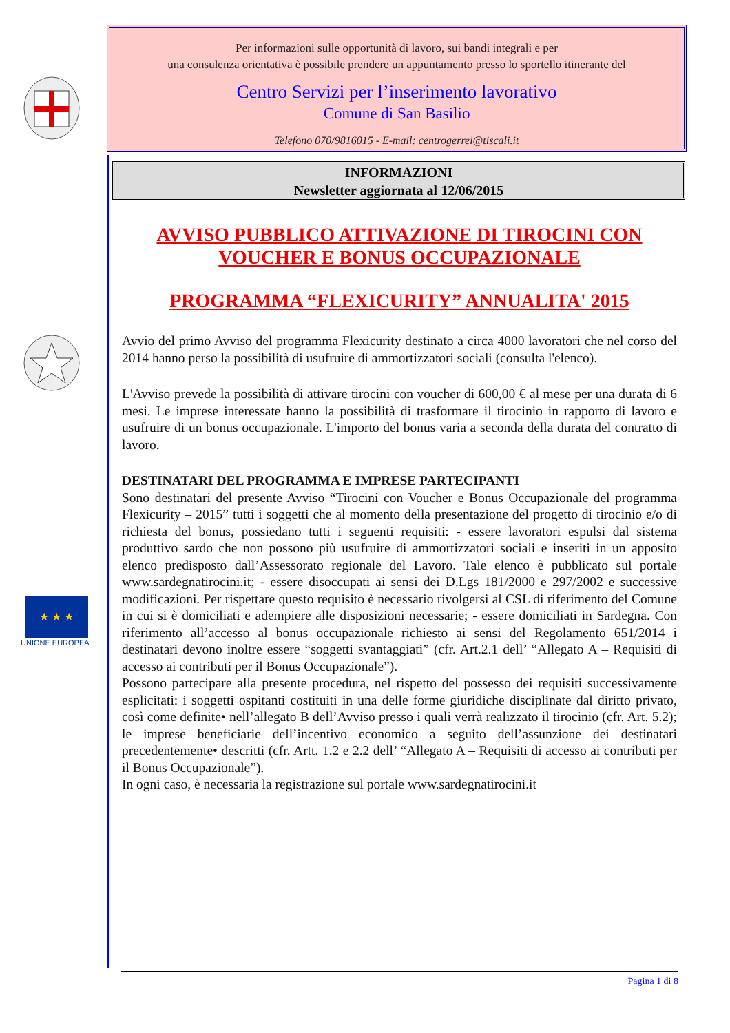★ ★ ★
UNIONE EUROPEA
Per informazioni sulle opportunità di lavoro, sui bandi integrali e per
una consulenza orientativa è possibile prendere un appuntamento presso lo sportello itinerante del
Centro Servizi per l’inserimento lavorativo
Comune di San Basilio
Telefono 070/9816015 - E-mail: centrogerrei@tiscali.it
INFORMAZIONI
Newsletter aggiornata al 12/06/2015
AVVISO PUBBLICO ATTIVAZIONE DI TIROCINI CON VOUCHER E BONUS OCCUPAZIONALE
PROGRAMMA “FLEXICURITY” ANNUALITA' 2015
Avvio del primo Avviso del programma Flexicurity destinato a circa 4000 lavoratori che nel corso del 2014 hanno perso la possibilità di usufruire di ammortizzatori sociali (consulta l'elenco).
L'Avviso prevede la possibilità di attivare tirocini con voucher di 600,00 € al mese per una durata di 6 mesi. Le imprese interessate hanno la possibilità di trasformare il tirocinio in rapporto di lavoro e usufruire di un bonus occupazionale. L'importo del bonus varia a seconda della durata del contratto di lavoro.
DESTINATARI DEL PROGRAMMA E IMPRESE PARTECIPANTI
Sono destinatari del presente Avviso “Tirocini con Voucher e Bonus Occupazionale del programma Flexicurity – 2015” tutti i soggetti che al momento della presentazione del progetto di tirocinio e/o di richiesta del bonus, possiedano tutti i seguenti requisiti: - essere lavoratori espulsi dal sistema produttivo sardo che non possono più usufruire di ammortizzatori sociali e inseriti in un apposito elenco predisposto dall’Assessorato regionale del Lavoro. Tale elenco è pubblicato sul portale www.sardegnatirocini.it; - essere disoccupati ai sensi dei D.Lgs 181/2000 e 297/2002 e successive modificazioni. Per rispettare questo requisito è necessario rivolgersi al CSL di riferimento del Comune in cui si è domiciliati e adempiere alle disposizioni necessarie; - essere domiciliati in Sardegna. Con riferimento all’accesso al bonus occupazionale richiesto ai sensi del Regolamento 651/2014 i destinatari devono inoltre essere “soggetti svantaggiati” (cfr. Art.2.1 dell’ “Allegato A – Requisiti di accesso ai contributi per il Bonus Occupazionale”).
Possono partecipare alla presente procedura, nel rispetto del possesso dei requisiti successivamente esplicitati: i soggetti ospitanti costituiti in una delle forme giuridiche disciplinate dal diritto privato, così come definite• nell’allegato B dell’Avviso presso i quali verrà realizzato il tirocinio (cfr. Art. 5.2); le imprese beneficiarie dell’incentivo economico a seguito dell’assunzione dei destinatari precedentemente• descritti (cfr. Artt. 1.2 e 2.2 dell’ “Allegato A – Requisiti di accesso ai contributi per il Bonus Occupazionale”).
In ogni caso, è necessaria la registrazione sul portale www.sardegnatirocini.it
Pagina 1 di 8